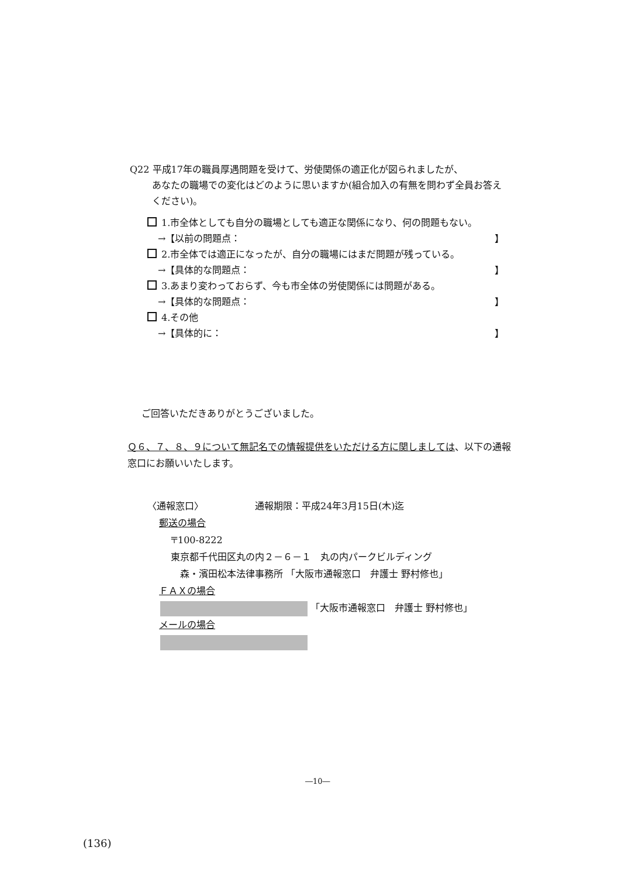Q22 平成17年の職員厚遇問題を受けて、労使関係の適正化が図られましたが、
あなたの職場での変化はどのように思いますか(組合加入の有無を問わず全員お答えください)。
1.市全体としても自分の職場としても適正な関係になり、何の問題もない。
→【以前の問題点： 】
2.市全体では適正になったが、自分の職場にはまだ問題が残っている。
→【具体的な問題点： 】
3.あまり変わっておらず、今も市全体の労使関係には問題がある。
→【具体的な問題点： 】
4.その他
→【具体的に： 】
ご回答いただきありがとうございました。
Ｑ６、７、８、９について無記名での情報提供をいただける方に関しましては、以下の通報窓口にお願いいたします。
〈通報窓口〉　　　　　　通報期限：平成24年3月15日(木)迄
郵送の場合
〒100-8222
東京都千代田区丸の内２－６－１　丸の内パークビルディング
森・濱田松本法律事務所 「大阪市通報窓口　弁護士 野村修也」
ＦＡＸの場合
「大阪市通報窓口　弁護士 野村修也」
メールの場合
―10―
(136)